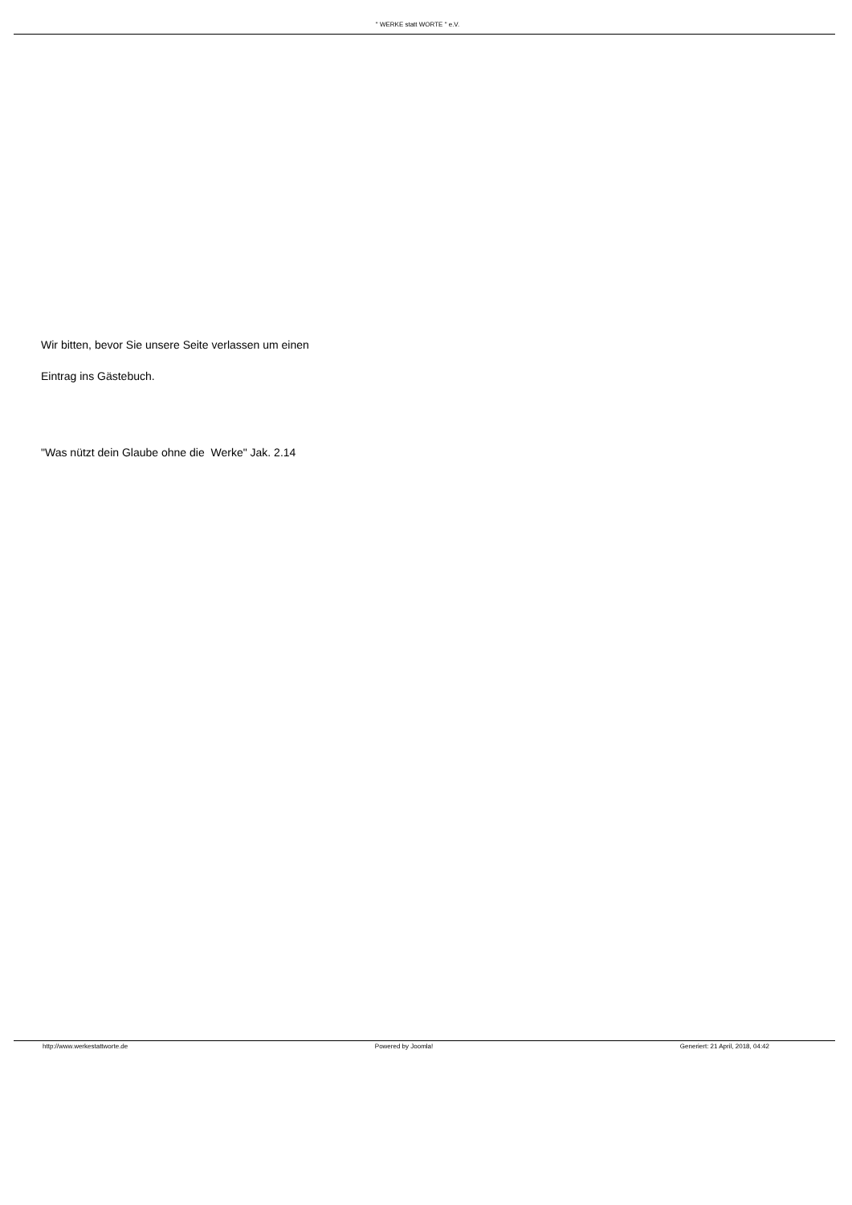" WERKE statt WORTE " e.V.
Wir bitten, bevor Sie unsere Seite verlassen um einen
Eintrag ins Gästebuch.
"Was nützt dein Glaube ohne die Werke" Jak. 2.14
http://www.werkestattworte.de Powered by Joomla! Generiert: 21 April, 2018, 04:42